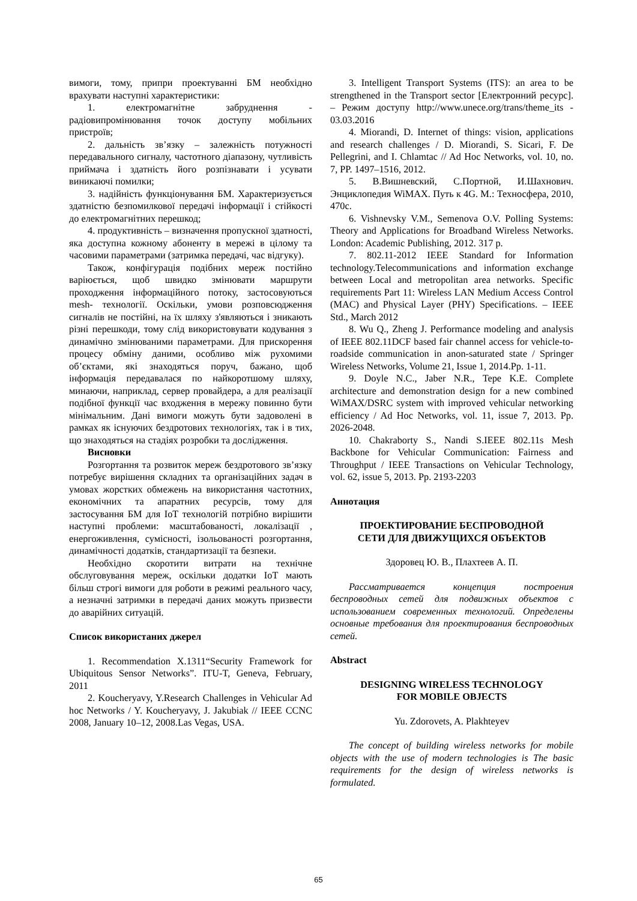вимоги, тому, припри проектуванні БМ необхідно врахувати наступні характеристики:
1. електромагнітне забруднення - радіовипромінювання точок доступу мобільних пристроїв;
2. дальність зв’язку – залежність потужності передавального сигналу, частотного діапазону, чутливість приймача і здатність його розпізнавати і усувати виникаючі помилки;
3. надійність функціонування БМ. Характеризується здатністю безпомилкової передачі інформації і стійкості до електромагнітних перешкод;
4. продуктивність – визначення пропускної здатності, яка доступна кожному абоненту в мережі в цілому та часовими параметрами (затримка передачі, час відгуку).
Також, конфігурація подібних мереж постійно варіюється, щоб швидко змінювати маршрути проходження інформаційного потоку, застосовуються mesh- технології. Оскільки, умови розповсюдження сигналів не постійні, на їх шляху з'являються і зникають різні перешкоди, тому слід використовувати кодування з динамічно змінюваними параметрами. Для прискорення процесу обміну даними, особливо між рухомими об’єктами, які знаходяться поруч, бажано, щоб інформація передавалася по найкоротшому шляху, минаючи, наприклад, сервер провайдера, а для реалізації подібної функції час входження в мережу повинно бути мінімальним. Дані вимоги можуть бути задоволені в рамках як існуючих бездротових технологіях, так і в тих, що знаходяться на стадіях розробки та дослідження.
Висновки
Розгортання та розвиток мереж бездротового зв’язку потребує вирішення складних та організаційних задач в умовах жорстких обмежень на використання частотних, економічних та апаратних ресурсів, тому для застосування БМ для IoT технологій потрібно вирішити наступні проблеми: масштабованості, локалізації , енергоживлення, сумісності, ізольованості розгортання, динамічності додатків, стандартизації та безпеки.
Необхідно скоротити витрати на технічне обслуговування мереж, оскільки додатки IoT мають більш строгі вимоги для роботи в режимі реального часу, а незначні затримки в передачі даних можуть призвести до аварійних ситуацій.
Список використаних джерел
1. Recommendation X.1311“Security Framework for Ubiquitous Sensor Networks”. ITU-T, Geneva, February, 2011
2. Koucheryavy, Y.Research Challenges in Vehicular Ad hoc Networks / Y. Koucheryavy, J. Jakubiak // IEEE CCNC 2008, January 10–12, 2008.Las Vegas, USA.
3. Intelligent Transport Systems (ITS): an area to be strengthened in the Transport sector [Електронний ресурс]. – Режим доступу http://www.unece.org/trans/theme_its - 03.03.2016
4. Miorandi, D. Internet of things: vision, applications and research challenges / D. Miorandi, S. Sicari, F. De Pellegrini, and I. Chlamtac // Ad Hoc Networks, vol. 10, no. 7, PP. 1497–1516, 2012.
5. В.Вишневский, С.Портной, И.Шахнович. Энциклопедия WiMAX. Путь к 4G. М.: Техносфера, 2010, 470с.
6. Vishnevsky V.M., Semenova O.V. Polling Systems: Theory and Applications for Broadband Wireless Networks. London: Academic Publishing, 2012. 317 p.
7. 802.11-2012 IEEE Standard for Information technology.Telecommunications and information exchange between Local and metropolitan area networks. Specific requirements Part 11: Wireless LAN Medium Access Control (MAC) and Physical Layer (PHY) Specifications. – IEEE Std., March 2012
8. Wu Q., Zheng J. Performance modeling and analysis of IEEE 802.11DCF based fair channel access for vehicle-to-roadside communication in anon-saturated state / Springer Wireless Networks, Volume 21, Issue 1, 2014.Pp. 1-11.
9. Doyle N.C., Jaber N.R., Tepe K.E. Complete architecture and demonstration design for a new combined WiMAX/DSRC system with improved vehicular networking efficiency / Ad Hoc Networks, vol. 11, issue 7, 2013. Pp. 2026-2048.
10. Chakraborty S., Nandi S.IEEE 802.11s Mesh Backbone for Vehicular Communication: Fairness and Throughput / IEEE Transactions on Vehicular Technology, vol. 62, issue 5, 2013. Pp. 2193-2203
Аннотация
ПРОЕКТИРОВАНИЕ БЕСПРОВОДНОЙ
СЕТИ ДЛЯ ДВИЖУЩИХСЯ ОБЪЕКТОВ
Здоровец Ю. В., Плахтеев А. П.
Рассматривается концепция построения беспроводных сетей для подвижных объектов с использованием современных технологий. Определены основные требования для проектирования беспроводных сетей.
Abstract
DESIGNING WIRELESS TECHNOLOGY
FOR MOBILE OBJECTS
Yu. Zdorovets, A. Plakhteyev
The concept of building wireless networks for mobile objects with the use of modern technologies is The basic requirements for the design of wireless networks is formulated.
65